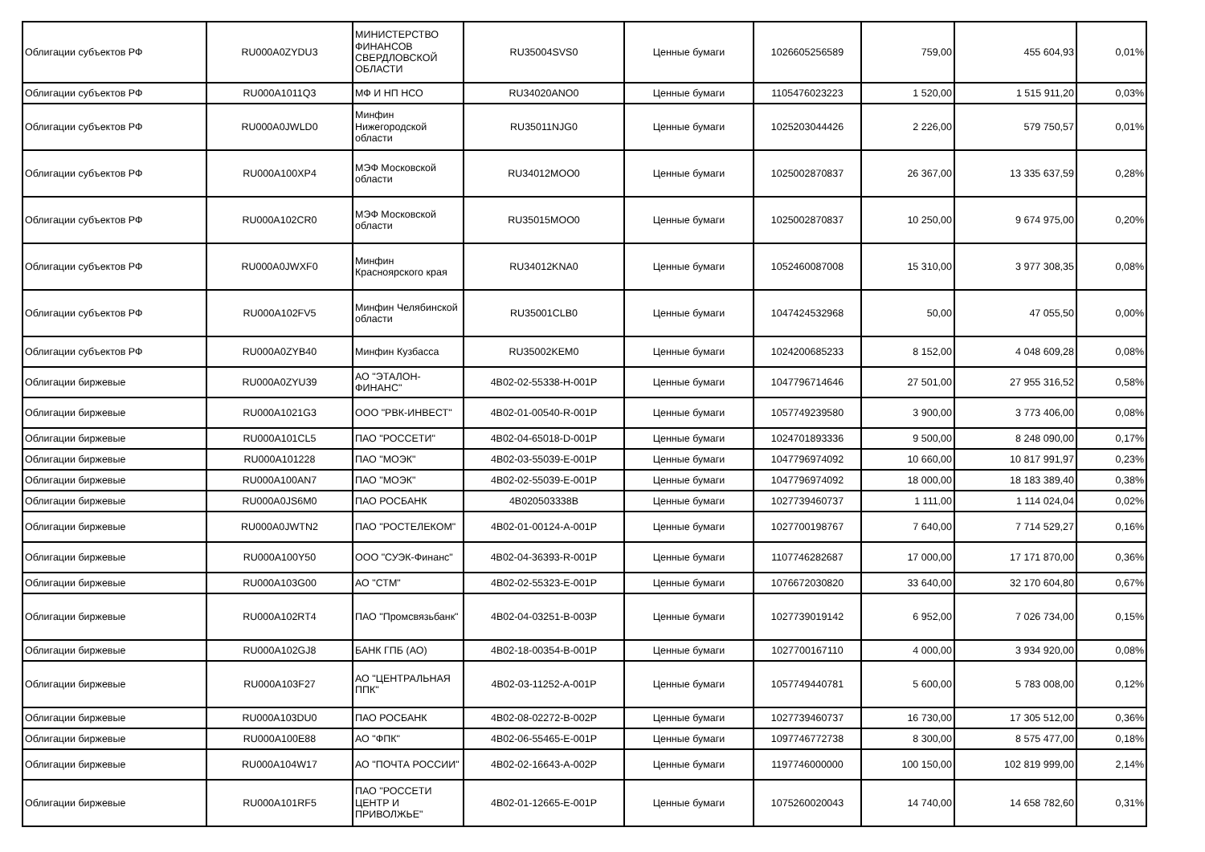| Облигации субъектов РФ | RU000A0ZYDU3 | МИНИСТЕРСТВО ФИНАНСОВ СВЕРДЛОВСКОЙ ОБЛАСТИ | RU35004SVS0 | Ценные бумаги | 1026605256589 | 759,00 | 455 604,93 | 0,01% |
| Облигации субъектов РФ | RU000A1011Q3 | МФ И НП НСО | RU34020ANO0 | Ценные бумаги | 1105476023223 | 1 520,00 | 1 515 911,20 | 0,03% |
| Облигации субъектов РФ | RU000A0JWLD0 | Минфин Нижегородской области | RU35011NJG0 | Ценные бумаги | 1025203044426 | 2 226,00 | 579 750,57 | 0,01% |
| Облигации субъектов РФ | RU000A100XP4 | МЭФ Московской области | RU34012MOO0 | Ценные бумаги | 1025002870837 | 26 367,00 | 13 335 637,59 | 0,28% |
| Облигации субъектов РФ | RU000A102CR0 | МЭФ Московской области | RU35015MOO0 | Ценные бумаги | 1025002870837 | 10 250,00 | 9 674 975,00 | 0,20% |
| Облигации субъектов РФ | RU000A0JWXF0 | Минфин Красноярского края | RU34012KNA0 | Ценные бумаги | 1052460087008 | 15 310,00 | 3 977 308,35 | 0,08% |
| Облигации субъектов РФ | RU000A102FV5 | Минфин Челябинской области | RU35001CLB0 | Ценные бумаги | 1047424532968 | 50,00 | 47 055,50 | 0,00% |
| Облигации субъектов РФ | RU000A0ZYB40 | Минфин Кузбасса | RU35002KEM0 | Ценные бумаги | 1024200685233 | 8 152,00 | 4 048 609,28 | 0,08% |
| Облигации биржевые | RU000A0ZYU39 | АО "ЭТАЛОН-ФИНАНС" | 4B02-02-55338-H-001P | Ценные бумаги | 1047796714646 | 27 501,00 | 27 955 316,52 | 0,58% |
| Облигации биржевые | RU000A1021G3 | ООО "РВК-ИНВЕСТ" | 4B02-01-00540-R-001P | Ценные бумаги | 1057749239580 | 3 900,00 | 3 773 406,00 | 0,08% |
| Облигации биржевые | RU000A101CL5 | ПАО "РОССЕТИ" | 4B02-04-65018-D-001P | Ценные бумаги | 1024701893336 | 9 500,00 | 8 248 090,00 | 0,17% |
| Облигации биржевые | RU000A101228 | ПАО "МОЭК" | 4B02-03-55039-E-001P | Ценные бумаги | 1047796974092 | 10 660,00 | 10 817 991,97 | 0,23% |
| Облигации биржевые | RU000A100AN7 | ПАО "МОЭК" | 4B02-02-55039-E-001P | Ценные бумаги | 1047796974092 | 18 000,00 | 18 183 389,40 | 0,38% |
| Облигации биржевые | RU000A0JS6M0 | ПАО РОСБАНК | 4B020503338B | Ценные бумаги | 1027739460737 | 1 111,00 | 1 114 024,04 | 0,02% |
| Облигации биржевые | RU000A0JWTN2 | ПАО "РОСТЕЛЕКОМ" | 4B02-01-00124-A-001P | Ценные бумаги | 1027700198767 | 7 640,00 | 7 714 529,27 | 0,16% |
| Облигации биржевые | RU000A100Y50 | ООО "СУЭК-Финанс" | 4B02-04-36393-R-001P | Ценные бумаги | 1107746282687 | 17 000,00 | 17 171 870,00 | 0,36% |
| Облигации биржевые | RU000A103G00 | АО "СТМ" | 4B02-02-55323-E-001P | Ценные бумаги | 1076672030820 | 33 640,00 | 32 170 604,80 | 0,67% |
| Облигации биржевые | RU000A102RT4 | ПАО "Промсвязьбанк" | 4B02-04-03251-B-003P | Ценные бумаги | 1027739019142 | 6 952,00 | 7 026 734,00 | 0,15% |
| Облигации биржевые | RU000A102GJ8 | БАНК ГПБ (АО) | 4B02-18-00354-B-001P | Ценные бумаги | 1027700167110 | 4 000,00 | 3 934 920,00 | 0,08% |
| Облигации биржевые | RU000A103F27 | АО "ЦЕНТРАЛЬНАЯ ППК" | 4B02-03-11252-A-001P | Ценные бумаги | 1057749440781 | 5 600,00 | 5 783 008,00 | 0,12% |
| Облигации биржевые | RU000A103DU0 | ПАО РОСБАНК | 4B02-08-02272-B-002P | Ценные бумаги | 1027739460737 | 16 730,00 | 17 305 512,00 | 0,36% |
| Облигации биржевые | RU000A100E88 | АО "ФПК" | 4B02-06-55465-E-001P | Ценные бумаги | 1097746772738 | 8 300,00 | 8 575 477,00 | 0,18% |
| Облигации биржевые | RU000A104W17 | АО "ПОЧТА РОССИИ" | 4B02-02-16643-A-002P | Ценные бумаги | 1197746000000 | 100 150,00 | 102 819 999,00 | 2,14% |
| Облигации биржевые | RU000A101RF5 | ПАО "РОССЕТИ ЦЕНТР И ПРИВОЛЖЬЕ" | 4B02-01-12665-E-001P | Ценные бумаги | 1075260020043 | 14 740,00 | 14 658 782,60 | 0,31% |